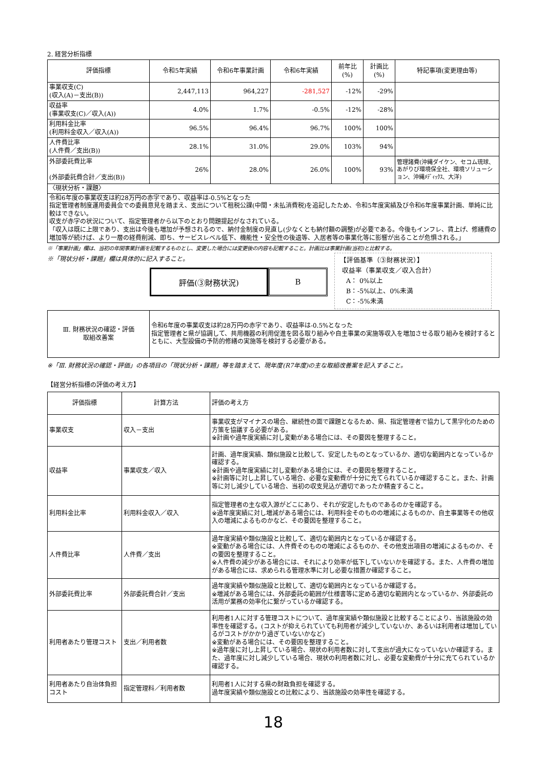2. 経営分析指標
| 評価指標 | 令和5年実績 | 令和6年事業計画 | 令和6年実績 | 前年比 (%) | 計画比 (%) | 特記事項(変更理由等) |
| --- | --- | --- | --- | --- | --- | --- |
| 事業収支(C) (収入(A)－支出(B)) | 2,447,113 | 964,227 | -281,527 | -12% | -29% | |
| 収益率 (事業収支(C)／収入(A)) | 4.0% | 1.7% | -0.5% | -12% | -28% | |
| 利用料金比率 (利用料金収入／収入(A)) | 96.5% | 96.4% | 96.7% | 100% | 100% | |
| 人件費比率 (人件費／支出(B)) | 28.1% | 31.0% | 29.0% | 103% | 94% | |
| 外部委託費比率 (外部委託費合計／支出(B)) | 26% | 28.0% | 26.0% | 100% | 93% | 管理諸費(沖縄ダイケン、セコム琉球、あがりび環境保全社、環境ソリューション、沖縄ﾒﾃﾞｨｯｸｽ、大洋) |
| 〈現状分析・課題〉 | | | | | | |
| 令和6年度の事業収支は約28万円の赤字であり、収益率は-0.5%となった 指定管理者制度運用委員会での委員意見を踏まえ、支出について租税公課(中間・未払消費税)を追記したため、令和5年度実績及び令和6年度事業計画、単純に比較はできない。 収支が赤字の状況について、指定管理者から以下のとおり問題提起がなされている。 「収入は既に上限であり、支出は今後も増加が予想されるので、納付金制度の見直し(少なくとも納付額の調整)が必要である。今後もインフレ、賃上げ、修繕費の増加等が続けば、より一層の経費削減、即ち、サービスレベル低下、機能性・安全性の後退等、入居者等の事業化等に影響が出ることが危惧される。」 | | | | | | |
※「事業計画」欄は、当初の年間事業計画を記載するものとし、変更した場合には変更後の内容も記載すること。計画比は事業計画(当初)と比較する。
※「現状分析・課題」欄は具体的に記入すること。
評価(③財務状況) B
【評価基準（③財務状況）】
収益率（事業収支／収入合計）
A： 0%以上
B：-5%以上、0%未満
C：-5%未満
| Ⅲ. 財務状況の確認・評価 取組改善案 | 令和6年度の事業収支は約28万円の赤字であり、収益率は-0.5%となった 指定管理者と県が協調して、共用機器の利用促進を図る取り組みや自主事業の実施等収入を増加させる取り組みを検討するとともに、大型設備の予防的修繕の実施等を検討する必要がある。 |
※「Ⅲ. 財務状況の確認・評価」の各項目の「現状分析・課題」等を踏まえて、現年度(R7年度)の主な取組改善案を記入すること。
【経営分析指標の評価の考え方】
| 評価指標 | 計算方法 | 評価の考え方 |
| 事業収支 | 収入－支出 | 事業収支がマイナスの場合、継続性の面で課題となるため、県、指定管理者で協力して黒字化のための方策を協議する必要がある。 ※計画や過年度実績に対し変動がある場合には、その要因を整理すること。 |
| 収益率 | 事業収支／収入 | 計画、過年度実績、類似施設と比較して、安定したものとなっているか、適切な範囲内となっているか確認する。 ※計画や過年度実績に対し変動がある場合には、その要因を整理すること。 ※計画等に対し上昇している場合、必要な変動費が十分に充てられているか確認すること。また、計画等に対し減少している場合、当初の収支見込が適切であったか精査すること。 |
| 利用料金比率 | 利用料金収入／収入 | 指定管理者の主な収入源がどこにあり、それが安定したものであるのかを確認する。 ※過年度実績に対し増減がある場合には、利用料金そのものの増減によるものか、自主事業等その他収入の増減によるものかなど、その要因を整理すること。 |
| 人件費比率 | 人件費／支出 | 過年度実績や類似施設と比較して、適切な範囲内となっているか確認する。 ※変動がある場合には、人件費そのものの増減によるものか、その他支出項目の増減によるものか、その要因を整理すること。 ※人件費の減少がある場合には、それにより効率が低下していないかを確認する。また、人件費の増加がある場合には、求められる管理水準に対し必要な措置か確認すること。 |
| 外部委託費比率 | 外部委託費合計／支出 | 過年度実績や類似施設と比較して、適切な範囲内となっているか確認する。 ※増減がある場合には、外部委託の範囲が仕様書等に定める適切な範囲内となっているか、外部委託の活用が業務の効率化に繋がっているか確認する。 |
| 利用者あたり管理コスト | 支出／利用者数 | 利用者1人に対する管理コストについて、過年度実績や類似施設と比較することにより、当該施設の効率性を確認する。(コストが抑えられていても利用者が減少していないか、あるいは利用者は増加しているがコストがかかり過ぎていないかなど) ※変動がある場合には、その要因を整理すること。 ※過年度に対し上昇している場合、現状の利用者数に対して支出が過大になっていないか確認する。また、過年度に対し減少している場合、現状の利用者数に対し、必要な変動費が十分に充てられているか確認する。 |
| 利用者あたり自治体負担コスト | 指定管理料／利用者数 | 利用者1人に対する県の財政負担を確認する。 過年度実績や類似施設との比較により、当該施設の効率性を確認する。 |
18